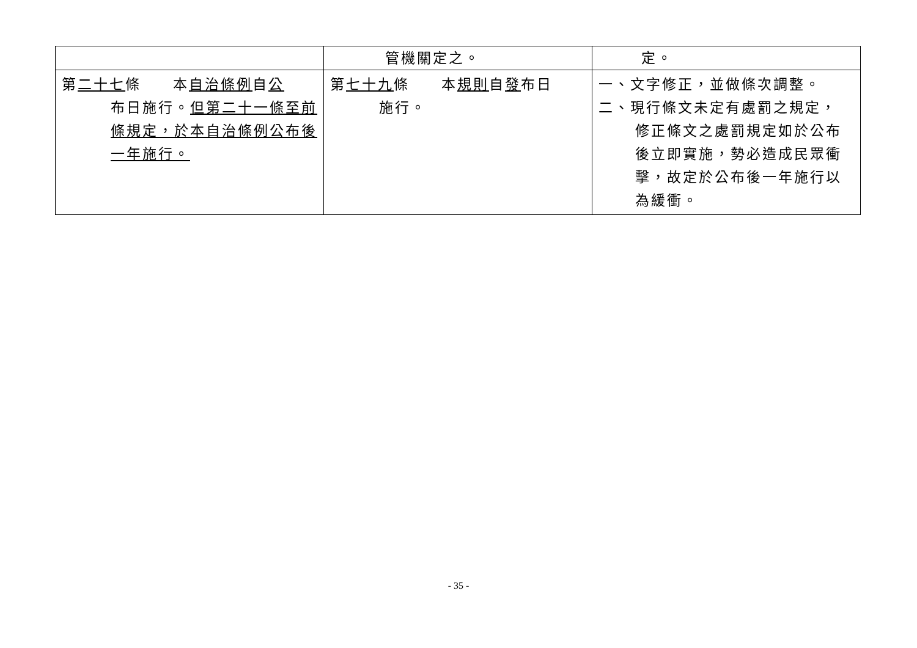| | 管機關定之。 | 定。 |
| 第 二十七 條 本 自治條例 自 公 布日施行。 但第二十一條至前條規定，於本自治條例公布後一年施行。 | 第 七十九 條 本 規則 自 發 布日 施行。 | 一、文字修正，並做條次調整。 二、現行條文未定有處罰之規定， 修正條文之處罰規定如於公布後立即實施，勢必造成民眾衝擊，故定於公布後一年施行以為緩衝。 |
- 35 -